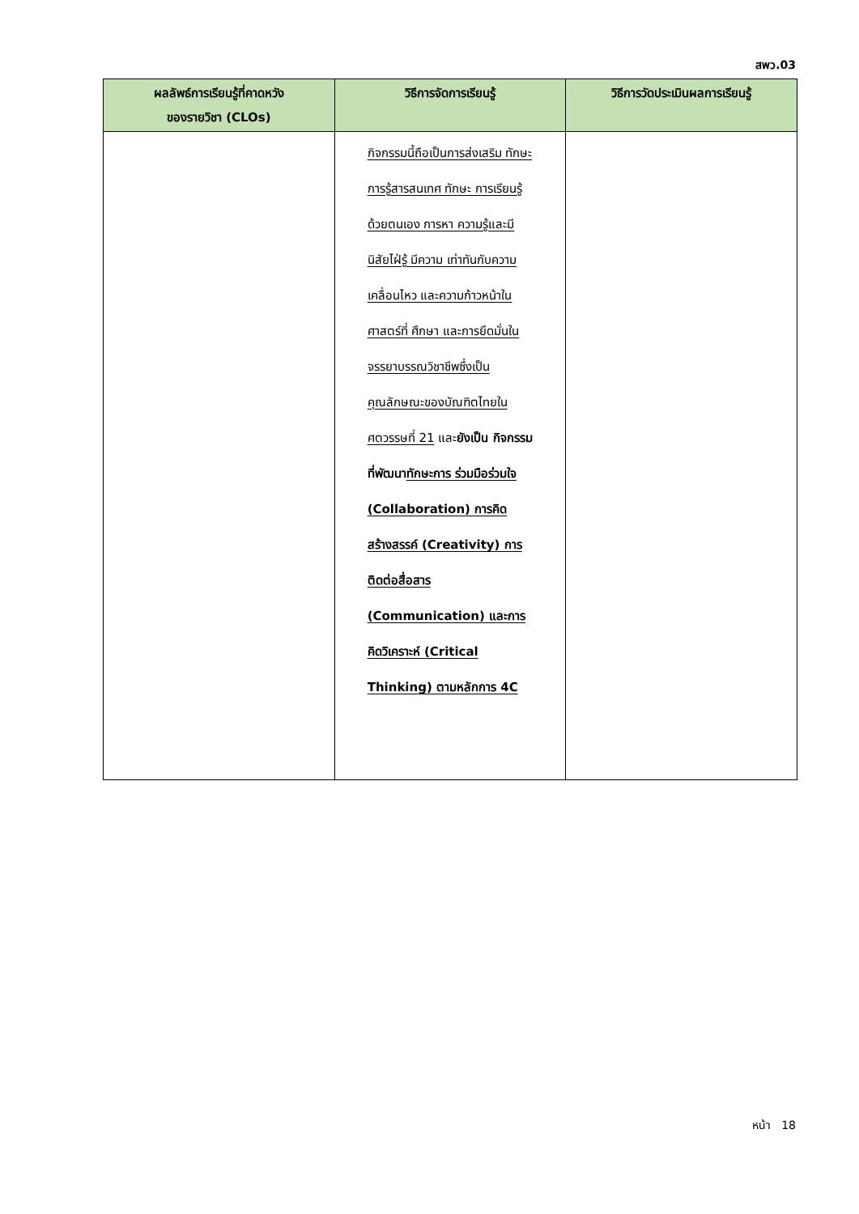สพว.03
| ผลลัพธ์การเรียนรู้ที่คาดหวัง ของรายวิชา (CLOs) | วิธีการจัดการเรียนรู้ | วิธีการวัดประเมินผลการเรียนรู้ |
| --- | --- | --- |
| | กิจกรรมนี้ถือเป็นการส่งเสริม ทักษะการรู้สารสนเทศ ทักษะ การเรียนรู้ด้วยตนเอง การหา ความรู้และมีนิสัยไฝ่รู้ มีความ เท่าทันกับความเคลื่อนไหว และความก้าวหน้าในศาสตร์ที่ ศึกษา และการยึดมั่นใน จรรยาบรรณวิชาชีพซึ่งเป็น คุณลักษณะของบัณฑิตไทยใน ศตวรรษที่ 21 และ ยังเป็น กิจกรรมที่พัฒนา ทักษะการ ร่วมมือร่วมใจ (Collaboration) การคิด สร้างสรรค์ (Creativity) การ ติดต่อสื่อสาร (Communication) และการ คิดวิเคราะห์ (Critical Thinking) ตามหลักการ 4C | |
หน้า 18